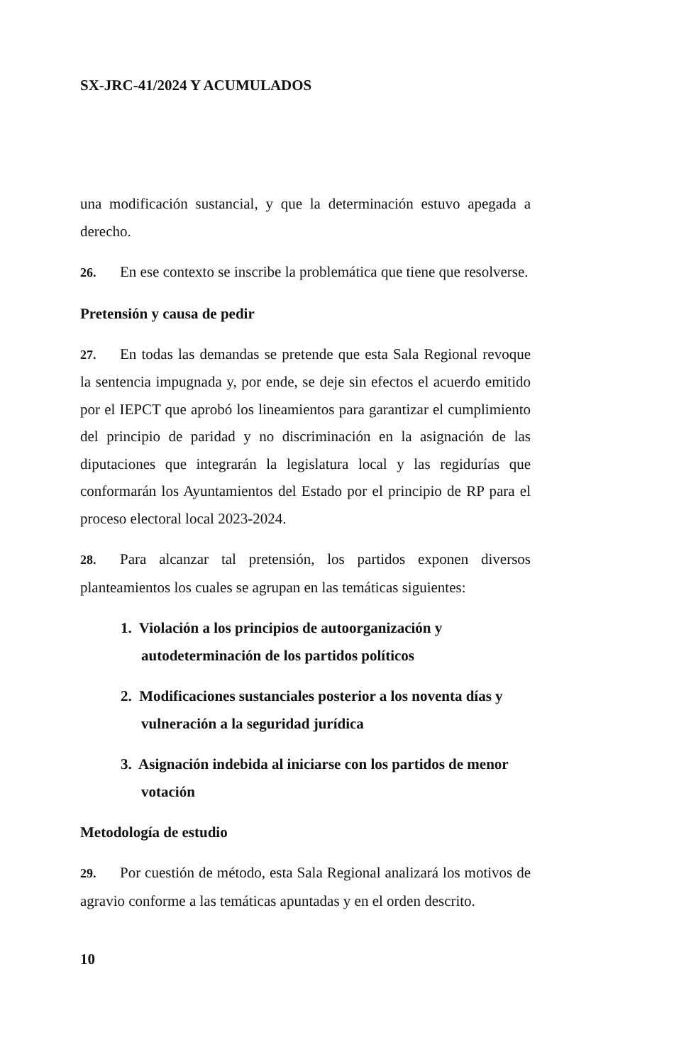SX-JRC-41/2024 Y ACUMULADOS
una modificación sustancial, y que la determinación estuvo apegada a derecho.
26. En ese contexto se inscribe la problemática que tiene que resolverse.
Pretensión y causa de pedir
27. En todas las demandas se pretende que esta Sala Regional revoque la sentencia impugnada y, por ende, se deje sin efectos el acuerdo emitido por el IEPCT que aprobó los lineamientos para garantizar el cumplimiento del principio de paridad y no discriminación en la asignación de las diputaciones que integrarán la legislatura local y las regidurías que conformarán los Ayuntamientos del Estado por el principio de RP para el proceso electoral local 2023-2024.
28. Para alcanzar tal pretensión, los partidos exponen diversos planteamientos los cuales se agrupan en las temáticas siguientes:
1. Violación a los principios de autoorganización y autodeterminación de los partidos políticos
2. Modificaciones sustanciales posterior a los noventa días y vulneración a la seguridad jurídica
3. Asignación indebida al iniciarse con los partidos de menor votación
Metodología de estudio
29. Por cuestión de método, esta Sala Regional analizará los motivos de agravio conforme a las temáticas apuntadas y en el orden descrito.
10